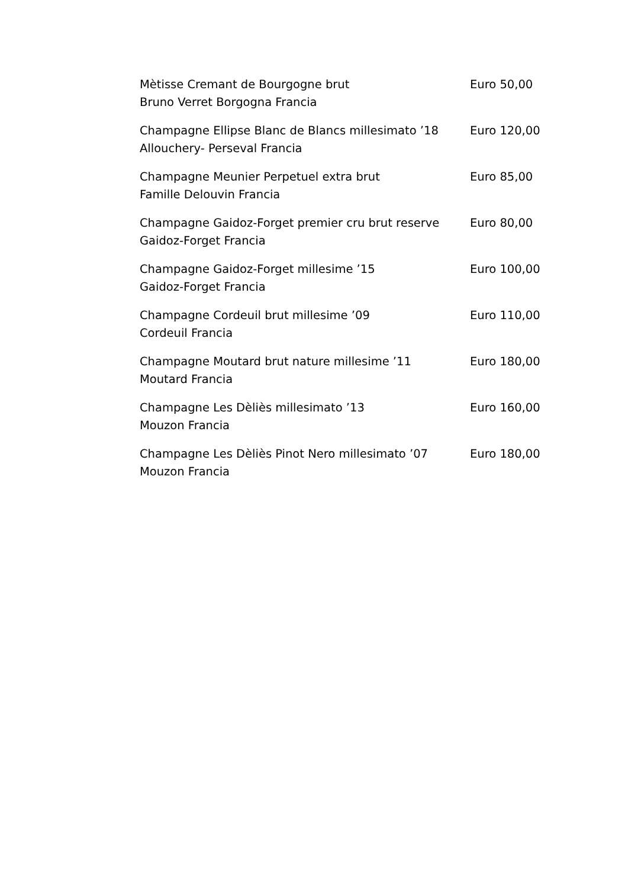Mètisse Cremant de Bourgogne brut
Bruno Verret Borgogna Francia
Euro 50,00
Champagne Ellipse Blanc de Blancs millesimato ’18
Allouchery- Perseval Francia
Euro 120,00
Champagne Meunier Perpetuel extra brut
Famille Delouvin Francia
Euro 85,00
Champagne Gaidoz-Forget premier cru brut reserve
Gaidoz-Forget Francia
Euro 80,00
Champagne Gaidoz-Forget millesime ’15
Gaidoz-Forget Francia
Euro 100,00
Champagne Cordeuil brut millesime ’09
Cordeuil Francia
Euro 110,00
Champagne Moutard brut nature millesime ’11
Moutard Francia
Euro 180,00
Champagne Les Dèliès millesimato ’13
Mouzon Francia
Euro 160,00
Champagne Les Dèliès Pinot Nero millesimato ’07
Mouzon Francia
Euro 180,00